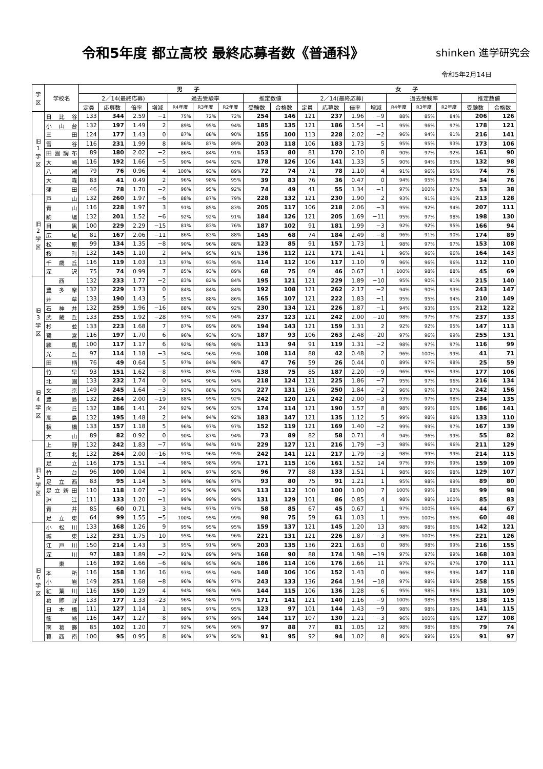令和5年度 都立高校 最終応募者数《普通科》
shinken 進学研究会
令和5年2月14日
| 学 区 | 学校名 | 男 子 | | | | | | | | | 女 子 | | | | | | | | |
| --- | --- | --- | --- | --- | --- | --- | --- | --- | --- | --- | --- | --- | --- | --- | --- | --- | --- | --- | --- |
| | | 2／14(最終応募) | | | | 過去受験率 | | | 推定数値 | | 2／14(最終応募) | | | | 過去受験率 | | | 推定数値 | |
| | | 定員 | 応募数 | 倍率 | 増減 | R4年度 | R3年度 | R2年度 | 受験数 | 合格数 | 定員 | 応募数 | 倍率 | 増減 | R4年度 | R3年度 | R2年度 | 受験数 | 合格数 |
| 旧 1 学 区 | 日比谷 | 133 | 344 | 2.59 | −1 | 75% | 72% | 72% | 254 | 146 | 121 | 237 | 1.96 | −9 | 88% | 85% | 84% | 206 | 126 |
| | 小山台 | 132 | 197 | 1.49 | 2 | 89% | 95% | 94% | 185 | 135 | 121 | 186 | 1.54 | −1 | 95% | 96% | 97% | 178 | 121 |
| | 三田 | 124 | 177 | 1.43 | 0 | 87% | 88% | 90% | 155 | 100 | 113 | 228 | 2.02 | −2 | 96% | 94% | 91% | 216 | 141 |
| | 雪谷 | 116 | 231 | 1.99 | 8 | 86% | 87% | 89% | 203 | 118 | 106 | 183 | 1.73 | 5 | 95% | 95% | 93% | 173 | 106 |
| | 田園調布 | 89 | 180 | 2.02 | −2 | 86% | 84% | 91% | 153 | 80 | 81 | 170 | 2.10 | 8 | 90% | 97% | 92% | 161 | 90 |
| | 大崎 | 116 | 192 | 1.66 | −5 | 90% | 94% | 92% | 178 | 126 | 106 | 141 | 1.33 | 5 | 90% | 94% | 93% | 132 | 98 |
| | 八潮 | 79 | 76 | 0.96 | 4 | 100% | 93% | 89% | 72 | 74 | 71 | 78 | 1.10 | 4 | 91% | 96% | 95% | 74 | 76 |
| | 大森 | 83 | 41 | 0.49 | 2 | 96% | 98% | 95% | 39 | 83 | 76 | 36 | 0.47 | 0 | 94% | 95% | 97% | 34 | 76 |
| | 蒲田 | 46 | 78 | 1.70 | −2 | 96% | 95% | 92% | 74 | 49 | 41 | 55 | 1.34 | −1 | 97% | 100% | 97% | 53 | 38 |
| 旧 2 学 区 | 戸山 | 132 | 260 | 1.97 | −6 | 88% | 87% | 79% | 228 | 132 | 121 | 230 | 1.90 | 2 | 93% | 91% | 90% | 213 | 128 |
| | 青山 | 116 | 228 | 1.97 | 3 | 91% | 85% | 83% | 205 | 117 | 106 | 218 | 2.06 | −3 | 95% | 92% | 94% | 207 | 111 |
| | 駒場 | 132 | 201 | 1.52 | −6 | 92% | 92% | 91% | 184 | 126 | 121 | 205 | 1.69 | −11 | 95% | 97% | 98% | 198 | 130 |
| | 目黒 | 100 | 229 | 2.29 | −15 | 81% | 83% | 76% | 187 | 102 | 91 | 181 | 1.99 | −3 | 92% | 92% | 95% | 166 | 94 |
| | 広尾 | 81 | 167 | 2.06 | −11 | 86% | 83% | 88% | 145 | 68 | 74 | 184 | 2.49 | −8 | 96% | 91% | 90% | 174 | 89 |
| | 松原 | 99 | 134 | 1.35 | −8 | 90% | 96% | 88% | 123 | 85 | 91 | 157 | 1.73 | 1 | 98% | 97% | 97% | 153 | 108 |
| | 桜町 | 132 | 145 | 1.10 | 2 | 94% | 95% | 91% | 136 | 112 | 121 | 171 | 1.41 | 1 | 96% | 96% | 96% | 164 | 143 |
| | 千歳丘 | 116 | 119 | 1.03 | 13 | 97% | 93% | 95% | 114 | 112 | 106 | 117 | 1.10 | 9 | 96% | 96% | 96% | 112 | 110 |
| | 深沢 | 75 | 74 | 0.99 | 7 | 85% | 93% | 89% | 68 | 75 | 69 | 46 | 0.67 | 1 | 100% | 98% | 88% | 45 | 69 |
| 旧 3 学 区 | 西 | 132 | 233 | 1.77 | −2 | 83% | 82% | 84% | 195 | 121 | 121 | 229 | 1.89 | −10 | 95% | 90% | 91% | 215 | 140 |
| | 豊多摩 | 132 | 229 | 1.73 | 0 | 84% | 84% | 84% | 192 | 108 | 121 | 262 | 2.17 | −2 | 94% | 90% | 93% | 243 | 147 |
| | 井草 | 133 | 190 | 1.43 | 5 | 85% | 88% | 86% | 165 | 107 | 121 | 222 | 1.83 | −1 | 95% | 95% | 94% | 210 | 149 |
| | 石神井 | 132 | 259 | 1.96 | −16 | 88% | 88% | 92% | 230 | 134 | 121 | 226 | 1.87 | −1 | 94% | 93% | 95% | 212 | 122 |
| | 武蔵丘 | 133 | 255 | 1.92 | −28 | 93% | 92% | 94% | 237 | 123 | 121 | 242 | 2.00 | −10 | 98% | 97% | 97% | 237 | 133 |
| | 杉並 | 133 | 223 | 1.68 | 7 | 87% | 89% | 86% | 194 | 143 | 121 | 159 | 1.31 | 2 | 92% | 92% | 95% | 147 | 113 |
| | 鷺宮 | 116 | 197 | 1.70 | 6 | 96% | 93% | 93% | 187 | 93 | 106 | 263 | 2.48 | −20 | 97% | 96% | 99% | 255 | 131 |
| | 練馬 | 100 | 117 | 1.17 | 6 | 92% | 98% | 98% | 113 | 94 | 91 | 119 | 1.31 | −2 | 98% | 97% | 97% | 116 | 99 |
| | 光丘 | 97 | 114 | 1.18 | −3 | 94% | 96% | 95% | 108 | 114 | 88 | 42 | 0.48 | 2 | 96% | 100% | 99% | 41 | 71 |
| | 田柄 | 76 | 49 | 0.64 | 5 | 97% | 84% | 98% | 47 | 76 | 59 | 26 | 0.44 | 0 | 89% | 97% | 98% | 25 | 59 |
| 旧 4 学 区 | 竹早 | 93 | 151 | 1.62 | −8 | 93% | 85% | 93% | 138 | 75 | 85 | 187 | 2.20 | −9 | 96% | 95% | 93% | 177 | 106 |
| | 北園 | 133 | 232 | 1.74 | 0 | 94% | 90% | 94% | 218 | 124 | 121 | 225 | 1.86 | −7 | 95% | 97% | 96% | 216 | 134 |
| | 文京 | 149 | 245 | 1.64 | −3 | 93% | 88% | 93% | 227 | 131 | 136 | 250 | 1.84 | −2 | 96% | 97% | 97% | 242 | 156 |
| | 豊島 | 132 | 264 | 2.00 | −19 | 88% | 95% | 92% | 242 | 120 | 121 | 242 | 2.00 | −3 | 93% | 97% | 98% | 234 | 135 |
| | 向丘 | 132 | 186 | 1.41 | 24 | 92% | 96% | 93% | 174 | 114 | 121 | 190 | 1.57 | 8 | 98% | 99% | 96% | 186 | 141 |
| | 高島 | 132 | 195 | 1.48 | 2 | 94% | 94% | 92% | 183 | 147 | 121 | 135 | 1.12 | 5 | 99% | 98% | 98% | 133 | 110 |
| | 板橋 | 133 | 157 | 1.18 | 5 | 96% | 97% | 97% | 152 | 119 | 121 | 169 | 1.40 | −2 | 99% | 99% | 97% | 167 | 139 |
| | 大山 | 89 | 82 | 0.92 | 0 | 90% | 87% | 94% | 73 | 89 | 82 | 58 | 0.71 | 4 | 94% | 96% | 99% | 55 | 82 |
| 旧 5 学 区 | 上野 | 132 | 242 | 1.83 | −7 | 95% | 94% | 91% | 229 | 127 | 121 | 216 | 1.79 | −3 | 98% | 96% | 96% | 211 | 129 |
| | 江北 | 132 | 264 | 2.00 | −16 | 91% | 96% | 95% | 242 | 141 | 121 | 217 | 1.79 | −3 | 98% | 99% | 99% | 214 | 115 |
| | 足立 | 116 | 175 | 1.51 | −4 | 98% | 98% | 99% | 171 | 115 | 106 | 161 | 1.52 | 14 | 97% | 99% | 99% | 159 | 109 |
| | 竹台 | 96 | 100 | 1.04 | 1 | 96% | 97% | 95% | 96 | 77 | 88 | 133 | 1.51 | 1 | 98% | 96% | 98% | 129 | 107 |
| | 足立西 | 83 | 95 | 1.14 | 5 | 99% | 98% | 97% | 93 | 80 | 75 | 91 | 1.21 | 1 | 95% | 98% | 99% | 89 | 80 |
| | 足立新田 | 110 | 118 | 1.07 | −2 | 95% | 96% | 98% | 113 | 112 | 100 | 100 | 1.00 | 7 | 100% | 99% | 98% | 99 | 98 |
| | 淵江 | 111 | 133 | 1.20 | −1 | 99% | 99% | 99% | 131 | 129 | 101 | 86 | 0.85 | 4 | 98% | 98% | 100% | 85 | 83 |
| | 青井 | 85 | 60 | 0.71 | 3 | 94% | 97% | 97% | 58 | 85 | 67 | 45 | 0.67 | 1 | 97% | 100% | 96% | 44 | 67 |
| | 足立東 | 64 | 99 | 1.55 | −5 | 100% | 95% | 99% | 98 | 75 | 59 | 61 | 1.03 | 1 | 95% | 100% | 96% | 60 | 48 |
| 旧 6 学 区 | 小松川 | 133 | 168 | 1.26 | 9 | 95% | 95% | 95% | 159 | 137 | 121 | 145 | 1.20 | 13 | 98% | 98% | 96% | 142 | 121 |
| | 城東 | 132 | 231 | 1.75 | −10 | 95% | 96% | 96% | 221 | 131 | 121 | 226 | 1.87 | −3 | 98% | 100% | 98% | 221 | 126 |
| | 江戸川 | 150 | 214 | 1.43 | 3 | 95% | 91% | 96% | 203 | 135 | 136 | 221 | 1.63 | 0 | 98% | 98% | 99% | 216 | 155 |
| | 深川 | 97 | 183 | 1.89 | −2 | 91% | 89% | 94% | 168 | 90 | 88 | 174 | 1.98 | −19 | 97% | 97% | 99% | 168 | 103 |
| | 東 | 116 | 192 | 1.66 | −6 | 98% | 95% | 96% | 186 | 114 | 106 | 176 | 1.66 | 11 | 97% | 97% | 97% | 170 | 111 |
| | 本所 | 116 | 158 | 1.36 | 16 | 93% | 95% | 94% | 148 | 106 | 106 | 152 | 1.43 | 0 | 96% | 98% | 99% | 147 | 118 |
| | 小岩 | 149 | 251 | 1.68 | −8 | 96% | 98% | 97% | 243 | 133 | 136 | 264 | 1.94 | −18 | 97% | 98% | 98% | 258 | 155 |
| | 紅葉川 | 116 | 150 | 1.29 | 4 | 94% | 98% | 96% | 144 | 115 | 106 | 136 | 1.28 | 6 | 95% | 98% | 98% | 131 | 109 |
| | 葛飾野 | 133 | 177 | 1.33 | −23 | 96% | 98% | 97% | 171 | 141 | 121 | 140 | 1.16 | −9 | 100% | 98% | 98% | 138 | 115 |
| | 日本橋 | 111 | 127 | 1.14 | 1 | 98% | 97% | 95% | 123 | 97 | 101 | 144 | 1.43 | −9 | 98% | 98% | 99% | 141 | 115 |
| | 篠崎 | 116 | 147 | 1.27 | −8 | 99% | 97% | 99% | 144 | 117 | 107 | 130 | 1.21 | −3 | 96% | 100% | 98% | 127 | 108 |
| | 南葛飾 | 85 | 102 | 1.20 | 7 | 92% | 96% | 96% | 97 | 88 | 77 | 81 | 1.05 | 12 | 98% | 98% | 98% | 79 | 74 |
| | 葛西南 | 100 | 95 | 0.95 | 8 | 96% | 97% | 95% | 91 | 95 | 92 | 94 | 1.02 | 8 | 96% | 99% | 95% | 91 | 97 |